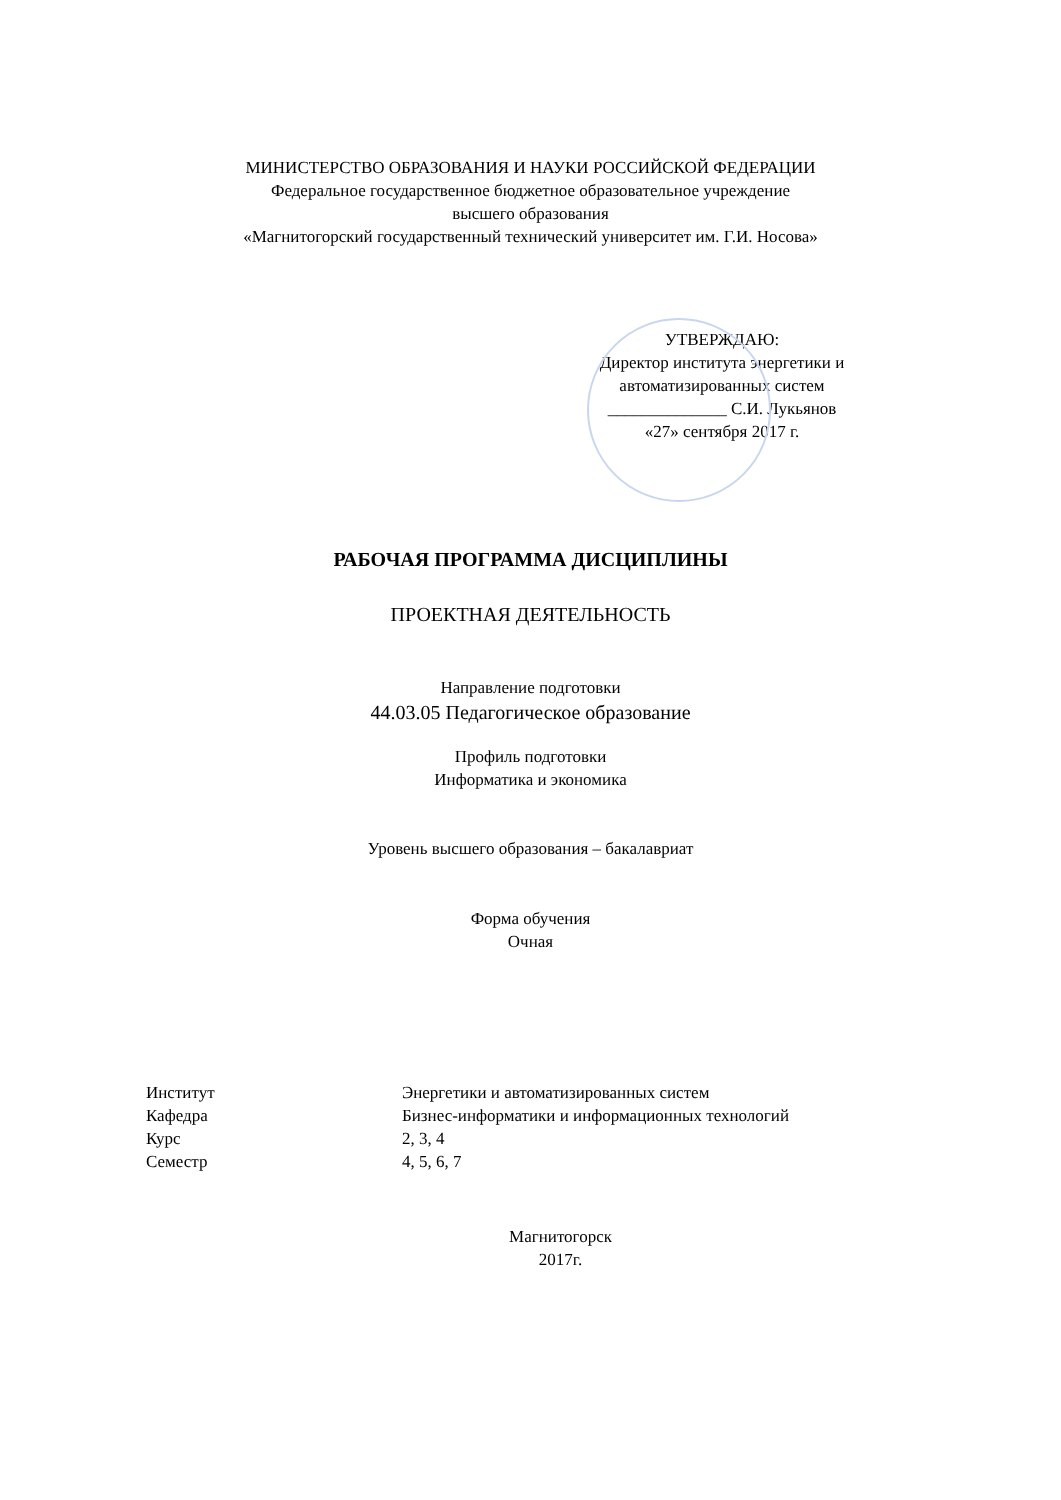МИНИСТЕРСТВО ОБРАЗОВАНИЯ И НАУКИ РОССИЙСКОЙ ФЕДЕРАЦИИ
Федеральное государственное бюджетное образовательное учреждение
высшего образования
«Магнитогорский государственный технический университет им. Г.И. Носова»
УТВЕРЖДАЮ:
Директор института энергетики и
автоматизированных систем
______________ С.И. Лукьянов
«27» сентября 2017 г.
РАБОЧАЯ ПРОГРАММА ДИСЦИПЛИНЫ
ПРОЕКТНАЯ ДЕЯТЕЛЬНОСТЬ
Направление подготовки
44.03.05 Педагогическое образование
Профиль подготовки
Информатика и экономика
Уровень высшего образования – бакалавриат
Форма обучения
Очная
| Институт | Энергетики и автоматизированных систем |
| Кафедра | Бизнес-информатики и информационных технологий |
| Курс | 2, 3, 4 |
| Семестр | 4, 5, 6, 7 |
Магнитогорск
2017г.